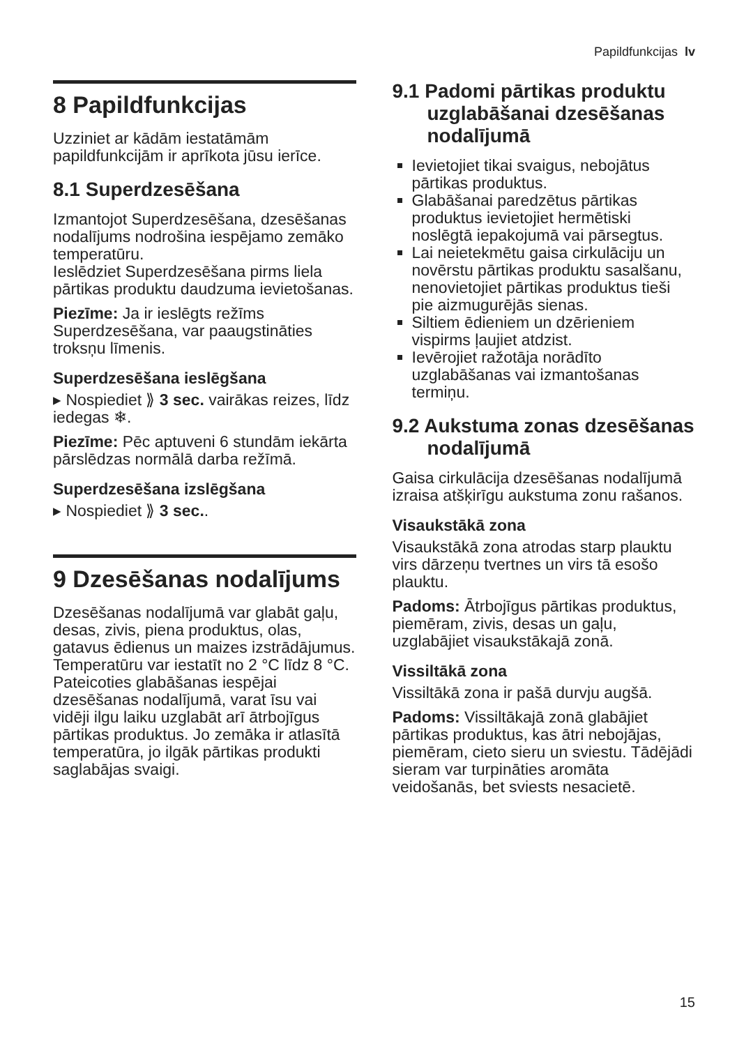Papildfunkcijas lv
8 Papildfunkcijas
Uzziniet ar kādām iestatāmām papildfunkcijām ir aprīkota jūsu ierīce.
8.1 Superdzesēšana
Izmantojot Superdzesēšana, dzesēšanas nodalījums nodrošina iespējamo zemāko temperatūru.
Ieslēdziet Superdzesēšana pirms liela pārtikas produktu daudzuma ievietošanas.
Piezīme: Ja ir ieslēgts režīms Superdzesēšana, var paaugstināties troksņu līmenis.
Superdzesēšana ieslēgšana
▸ Nospiediet ⟫ 3 sec. vairākas reizes, līdz iedegas ❄.
Piezīme: Pēc aptuveni 6 stundām iekārta pārslēdzas normālā darba režīmā.
Superdzesēšana izslēgšana
▸ Nospiediet ⟫ 3 sec..
9 Dzesēšanas nodalījums
Dzesēšanas nodalījumā var glabāt gaļu, desas, zivis, piena produktus, olas, gatavus ēdienus un maizes izstrādājumus.
Temperatūru var iestatīt no 2 °C līdz 8 °C.
Pateicoties glabāšanas iespējai dzesēšanas nodalījumā, varat īsu vai vidēji ilgu laiku uzglabāt arī ātrbojīgus pārtikas produktus. Jo zemāka ir atlasītā temperatūra, jo ilgāk pārtikas produkti saglabājas svaigi.
9.1 Padomi pārtikas produktu uzglabāšanai dzesēšanas nodalījumā
Ievietojiet tikai svaigus, nebojātus pārtikas produktus.
Glabāšanai paredzētus pārtikas produktus ievietojiet hermētiski noslēgtā iepakojumā vai pārsegtus.
Lai neietekmētu gaisa cirkulāciju un novērstu pārtikas produktu sasalšanu, nenovietojiet pārtikas produktus tieši pie aizmugurējās sienas.
Siltiem ēdieniem un dzērieniem vispirms ļaujiet atdzist.
Ievērojiet ražotāja norādīto uzglabāšanas vai izmantošanas termiņu.
9.2 Aukstuma zonas dzesēšanas nodalījumā
Gaisa cirkulācija dzesēšanas nodalījumā izraisa atšķirīgu aukstuma zonu rašanos.
Visaukstākā zona
Visaukstākā zona atrodas starp plauktu virs dārzeņu tvertnes un virs tā esošo plauktu.
Padoms: Ātrbojīgus pārtikas produktus, piemēram, zivis, desas un gaļu, uzglabājiet visaukstākajā zonā.
Vissiltākā zona
Vissiltākā zona ir pašā durvju augšā.
Padoms: Vissiltākajā zonā glabājiet pārtikas produktus, kas ātri nebojājas, piemēram, cieto sieru un sviestu. Tādējādi sieram var turpināties aromāta veidošanās, bet sviests nesacietē.
15